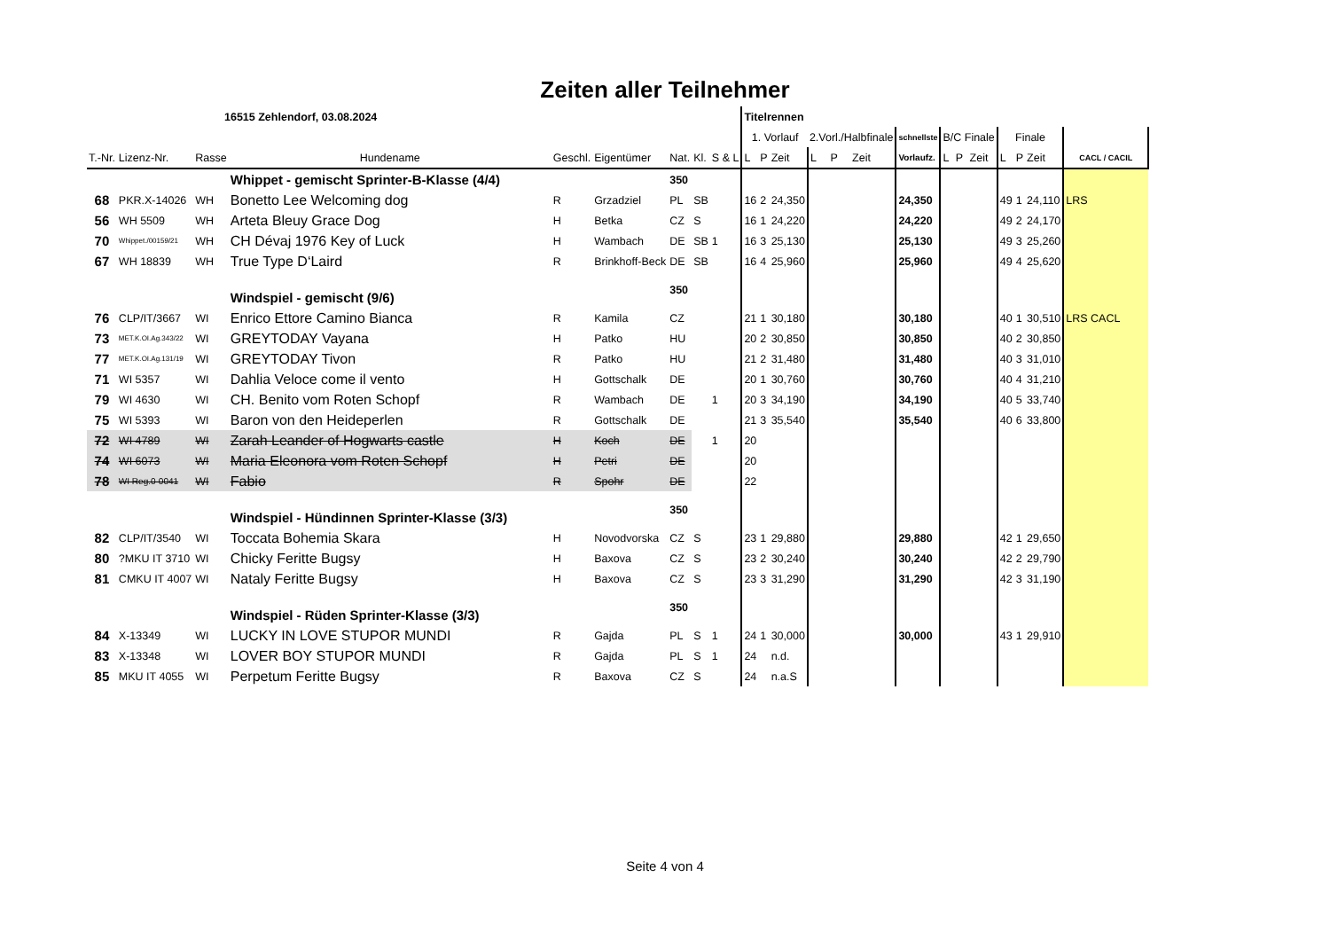Zeiten aller Teilnehmer
| 16515 Zehlendorf, 03.08.2024 | | | | | | | | | Titelrennen | | | | | | | | | | | | | |
| | | | | | | | | | 1. Vorlauf | | | 2.Vorl./Halbfinale | | | schnellste | B/C Finale | | | Finale | | | |
| T.-Nr. | Lizenz-Nr. | Rasse | Hundename | Geschl. | Eigentümer | Nat. | Kl. | S & L | L | P | Zeit | L | P | Zeit | Vorlaufz. | L | P | Zeit | L | P | Zeit | CACL / CACIL |
| | | | Whippet - gemischt Sprinter-B-Klasse (4/4) | | | 350 | | | | | | | | | | | | | | | | |
| 68 | PKR.X-14026 | WH | Bonetto Lee Welcoming dog | R | Grzadziel | PL | SB | | 16 | 2 | 24,350 | | | | 24,350 | | | | 49 | 1 | 24,110 | LRS |
| 56 | WH 5509 | WH | Arteta Bleuy Grace Dog | H | Betka | CZ | S | | 16 | 1 | 24,220 | | | | 24,220 | | | | 49 | 2 | 24,170 | |
| 70 | Whippet./00159/21 | WH | CH Dévaj 1976 Key of Luck | H | Wambach | DE | SB | 1 | 16 | 3 | 25,130 | | | | 25,130 | | | | 49 | 3 | 25,260 | |
| 67 | WH 18839 | WH | True Type D‘Laird | R | Brinkhoff-Beck | DE | SB | | 16 | 4 | 25,960 | | | | 25,960 | | | | 49 | 4 | 25,620 | |
| | | | Windspiel - gemischt (9/6) | | | 350 | | | | | | | | | | | | | | | | |
| 76 | CLP/IT/3667 | WI | Enrico Ettore Camino Bianca | R | Kamila | CZ | | | 21 | 1 | 30,180 | | | | 30,180 | | | | 40 | 1 | 30,510 | LRS CACL |
| 73 | MET.K.OI.Ag.343/22 | WI | GREYTODAY Vayana | H | Patko | HU | | | 20 | 2 | 30,850 | | | | 30,850 | | | | 40 | 2 | 30,850 | |
| 77 | MET.K.OI.Ag.131/19 | WI | GREYTODAY Tivon | R | Patko | HU | | | 21 | 2 | 31,480 | | | | 31,480 | | | | 40 | 3 | 31,010 | |
| 71 | WI 5357 | WI | Dahlia Veloce come il vento | H | Gottschalk | DE | | | 20 | 1 | 30,760 | | | | 30,760 | | | | 40 | 4 | 31,210 | |
| 79 | WI 4630 | WI | CH. Benito vom Roten Schopf | R | Wambach | DE | | 1 | 20 | 3 | 34,190 | | | | 34,190 | | | | 40 | 5 | 33,740 | |
| 75 | WI 5393 | WI | Baron von den Heideperlen | R | Gottschalk | DE | | | 21 | 3 | 35,540 | | | | 35,540 | | | | 40 | 6 | 33,800 | |
| 72 | WI 4789 | WI | Zarah Leander of Hogwarts castle | H | Koch | DE | | 1 | 20 | | | | | | | | | | | | | |
| 74 | WI 6073 | WI | Maria Eleonora vom Roten Schopf | H | Petri | DE | | | 20 | | | | | | | | | | | | | |
| 78 | WI Reg.0-0041 | WI | Fabio | R | Spohr | DE | | | 22 | | | | | | | | | | | | | |
| | | | Windspiel - Hündinnen Sprinter-Klasse (3/3) | | | 350 | | | | | | | | | | | | | | | | |
| 82 | CLP/IT/3540 | WI | Toccata Bohemia Skara | H | Novodvorska | CZ | S | | 23 | 1 | 29,880 | | | | 29,880 | | | | 42 | 1 | 29,650 | |
| 80 | ?MKU IT 3710 | WI | Chicky Feritte Bugsy | H | Baxova | CZ | S | | 23 | 2 | 30,240 | | | | 30,240 | | | | 42 | 2 | 29,790 | |
| 81 | CMKU IT 4007 | WI | Nataly Feritte Bugsy | H | Baxova | CZ | S | | 23 | 3 | 31,290 | | | | 31,290 | | | | 42 | 3 | 31,190 | |
| | | | Windspiel - Rüden Sprinter-Klasse (3/3) | | | 350 | | | | | | | | | | | | | | | | |
| 84 | X-13349 | WI | LUCKY IN LOVE STUPOR MUNDI | R | Gajda | PL | S | 1 | 24 | 1 | 30,000 | | | | 30,000 | | | | 43 | 1 | 29,910 | |
| 83 | X-13348 | WI | LOVER BOY STUPOR MUNDI | R | Gajda | PL | S | 1 | 24 | | n.d. | | | | | | | | | | | |
| 85 | MKU IT 4055 | WI | Perpetum Feritte Bugsy | R | Baxova | CZ | S | | 24 | | n.a.S | | | | | | | | | | | |
Seite 4 von 4